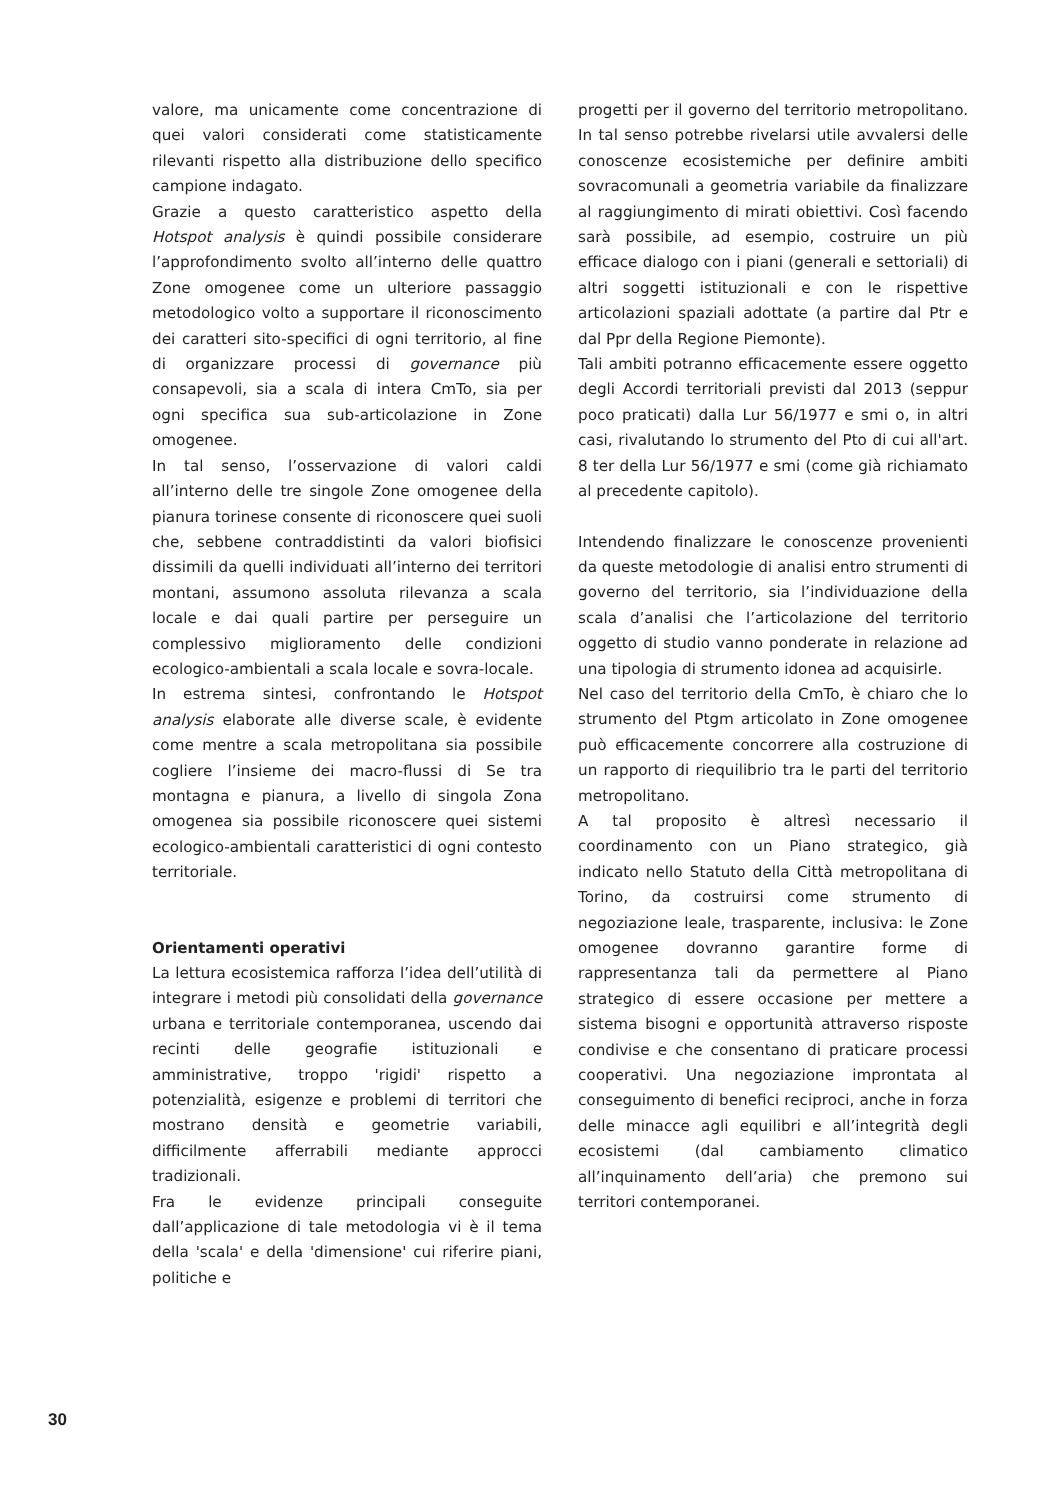valore, ma unicamente come concentrazione di quei valori considerati come statisticamente rilevanti rispetto alla distribuzione dello specifico campione indagato.
Grazie a questo caratteristico aspetto della Hotspot analysis è quindi possibile considerare l’approfondimento svolto all’interno delle quattro Zone omogenee come un ulteriore passaggio metodologico volto a supportare il riconoscimento dei caratteri sito-specifici di ogni territorio, al fine di organizzare processi di governance più consapevoli, sia a scala di intera CmTo, sia per ogni specifica sua sub-articolazione in Zone omogenee.
In tal senso, l’osservazione di valori caldi all’interno delle tre singole Zone omogenee della pianura torinese consente di riconoscere quei suoli che, sebbene contraddistinti da valori biofisici dissimili da quelli individuati all’interno dei territori montani, assumono assoluta rilevanza a scala locale e dai quali partire per perseguire un complessivo miglioramento delle condizioni ecologico-ambientali a scala locale e sovra-locale.
In estrema sintesi, confrontando le Hotspot analysis elaborate alle diverse scale, è evidente come mentre a scala metropolitana sia possibile cogliere l’insieme dei macro-flussi di Se tra montagna e pianura, a livello di singola Zona omogenea sia possibile riconoscere quei sistemi ecologico-ambientali caratteristici di ogni contesto territoriale.
Orientamenti operativi
La lettura ecosistemica rafforza l’idea dell’utilità di integrare i metodi più consolidati della governance urbana e territoriale contemporanea, uscendo dai recinti delle geografie istituzionali e amministrative, troppo 'rigidi' rispetto a potenzialità, esigenze e problemi di territori che mostrano densità e geometrie variabili, difficilmente afferrabili mediante approcci tradizionali.
Fra le evidenze principali conseguite dall’applicazione di tale metodologia vi è il tema della 'scala' e della 'dimensione' cui riferire piani, politiche e
progetti per il governo del territorio metropolitano. In tal senso potrebbe rivelarsi utile avvalersi delle conoscenze ecosistemiche per definire ambiti sovracomunali a geometria variabile da finalizzare al raggiungimento di mirati obiettivi. Così facendo sarà possibile, ad esempio, costruire un più efficace dialogo con i piani (generali e settoriali) di altri soggetti istituzionali e con le rispettive articolazioni spaziali adottate (a partire dal Ptr e dal Ppr della Regione Piemonte).
Tali ambiti potranno efficacemente essere oggetto degli Accordi territoriali previsti dal 2013 (seppur poco praticati) dalla Lur 56/1977 e smi o, in altri casi, rivalutando lo strumento del Pto di cui all'art. 8 ter della Lur 56/1977 e smi (come già richiamato al precedente capitolo).
Intendendo finalizzare le conoscenze provenienti da queste metodologie di analisi entro strumenti di governo del territorio, sia l’individuazione della scala d’analisi che l’articolazione del territorio oggetto di studio vanno ponderate in relazione ad una tipologia di strumento idonea ad acquisirle.
Nel caso del territorio della CmTo, è chiaro che lo strumento del Ptgm articolato in Zone omogenee può efficacemente concorrere alla costruzione di un rapporto di riequilibrio tra le parti del territorio metropolitano.
A tal proposito è altresì necessario il coordinamento con un Piano strategico, già indicato nello Statuto della Città metropolitana di Torino, da costruirsi come strumento di negoziazione leale, trasparente, inclusiva: le Zone omogenee dovranno garantire forme di rappresentanza tali da permettere al Piano strategico di essere occasione per mettere a sistema bisogni e opportunità attraverso risposte condivise e che consentano di praticare processi cooperativi. Una negoziazione improntata al conseguimento di benefici reciproci, anche in forza delle minacce agli equilibri e all’integrità degli ecosistemi (dal cambiamento climatico all’inquinamento dell’aria) che premono sui territori contemporanei.
30